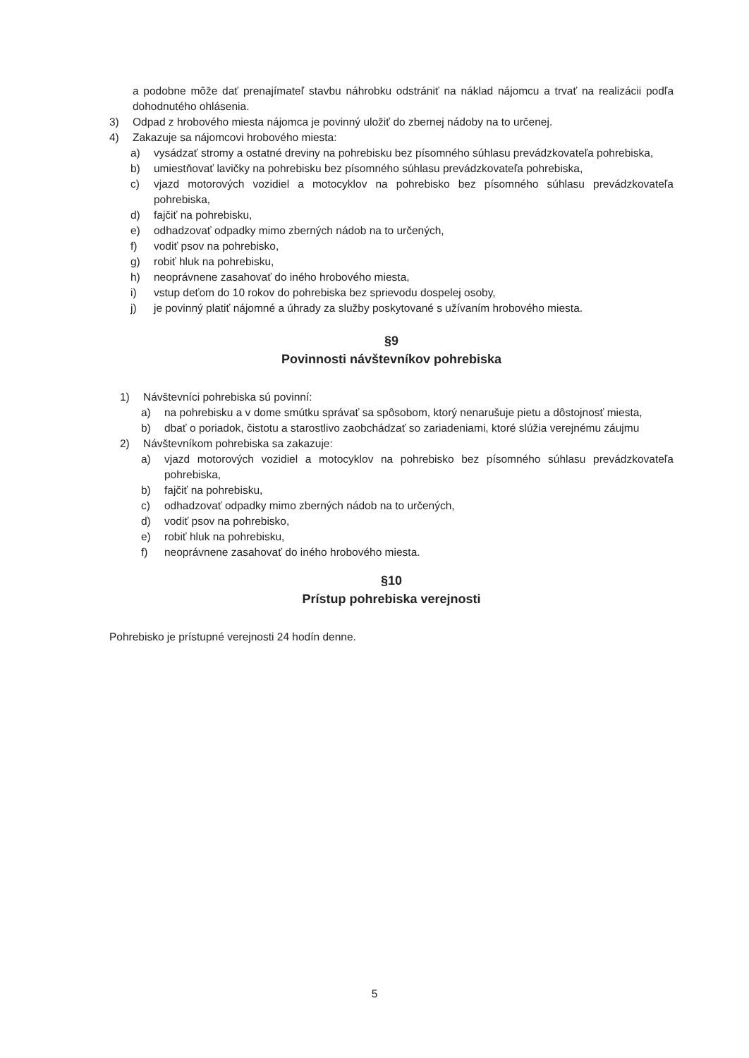a podobne môže dať prenajímateľ stavbu náhrobku odstrániť na náklad nájomcu a trvať na realizácii podľa dohodnutého ohlásenia.
3) Odpad z hrobového miesta nájomca je povinný uložiť do zbernej nádoby na to určenej.
4) Zakazuje sa nájomcovi hrobového miesta:
a) vysádzať stromy a ostatné dreviny na pohrebisku bez písomného súhlasu prevádzkovateľa pohrebiska,
b) umiestňovať lavičky na pohrebisku bez písomného súhlasu prevádzkovateľa pohrebiska,
c) vjazd motorových vozidiel a motocyklov na pohrebisko bez písomného súhlasu prevádzkovateľa pohrebiska,
d) fajčiť na pohrebisku,
e) odhadzovať odpadky mimo zberných nádob na to určených,
f) vodiť psov na pohrebisko,
g) robiť hluk na pohrebisku,
h) neoprávnene zasahovať do iného hrobového miesta,
i) vstup deťom do 10 rokov do pohrebiska bez sprievodu dospelej osoby,
j) je povinný platiť nájomné a úhrady za služby poskytované s užívaním hrobového miesta.
§9
Povinnosti návštevníkov pohrebiska
1) Návštevníci pohrebiska sú povinní:
a) na pohrebisku a v dome smútku správať sa spôsobom, ktorý nenarušuje pietu a dôstojnosť miesta,
b) dbať o poriadok, čistotu a starostlivo zaobchádzať so zariadeniami, ktoré slúžia verejnému záujmu
2) Návštevníkom pohrebiska sa zakazuje:
a) vjazd motorových vozidiel a motocyklov na pohrebisko bez písomného súhlasu prevádzkovateľa pohrebiska,
b) fajčiť na pohrebisku,
c) odhadzovať odpadky mimo zberných nádob na to určených,
d) vodiť psov na pohrebisko,
e) robiť hluk na pohrebisku,
f) neoprávnene zasahovať do iného hrobového miesta.
§10
Prístup pohrebiska verejnosti
Pohrebisko je prístupné verejnosti 24 hodín denne.
5